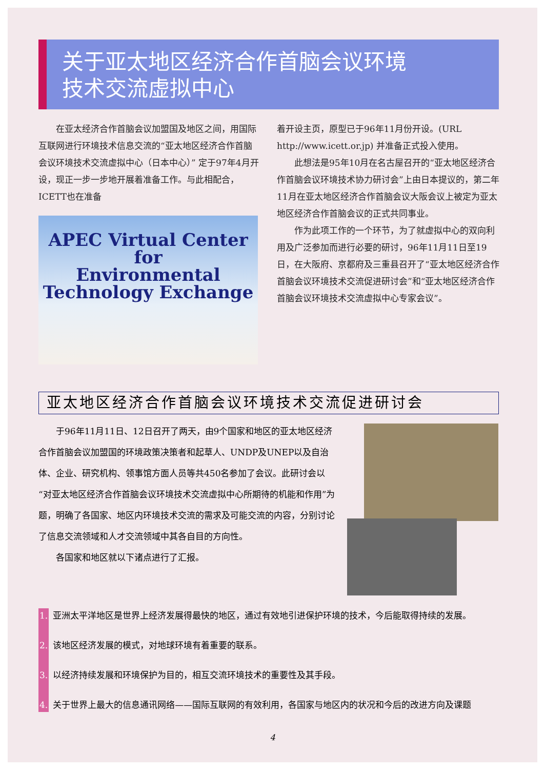关于亚太地区经济合作首脑会议环境
技术交流虚拟中心
在亚太经济合作首脑会议加盟国及地区之间，用国际互联网进行环境技术信息交流的“亚太地区经济合作首脑会议环境技术交流虚拟中心（日本中心）” 定于97年4月开设，现正一步一步地开展着准备工作。与此相配合， ICETT也在准备
APEC Virtual Center
for
Environmental
Technology Exchange
着开设主页，原型已于96年11月份开设。(URL http://www.icett.or.jp) 并准备正式投入使用。
此想法是95年10月在名古屋召开的“亚太地区经济合作首脑会议环境技术协力研讨会”上由日本提议的，第二年11月在亚太地区经济合作首脑会议大阪会议上被定为亚太地区经济合作首脑会议的正式共同事业。
作为此项工作的一个环节，为了就虚拟中心的双向利用及广泛参加而进行必要的研讨，96年11月11日至19日，在大阪府、京都府及三重县召开了“亚太地区经济合作首脑会议环境技术交流促进研讨会”和“亚太地区经济合作首脑会议环境技术交流虚拟中心专家会议”。
亚太地区经济合作首脑会议环境技术交流促进研讨会
于96年11月11日、12日召开了两天，由9个国家和地区的亚太地区经济合作首脑会议加盟国的环境政策决策者和起草人、UNDP及UNEP以及自治体、企业、研究机构、领事馆方面人员等共450名参加了会议。此研讨会以“对亚太地区经济合作首脑会议环境技术交流虚拟中心所期待的机能和作用”为题，明确了各国家、地区内环境技术交流的需求及可能交流的内容，分别讨论了信息交流领域和人才交流领域中其各自目的方向性。
各国家和地区就以下诸点进行了汇报。
1. 亚洲太平洋地区是世界上经济发展得最快的地区，通过有效地引进保护环境的技术，今后能取得持续的发展。
2. 该地区经济发展的模式，对地球环境有着重要的联系。
3. 以经济持续发展和环境保护为目的，相互交流环境技术的重要性及其手段。
4. 关于世界上最大的信息通讯网络——国际互联网的有效利用，各国家与地区内的状况和今后的改进方向及课题
4